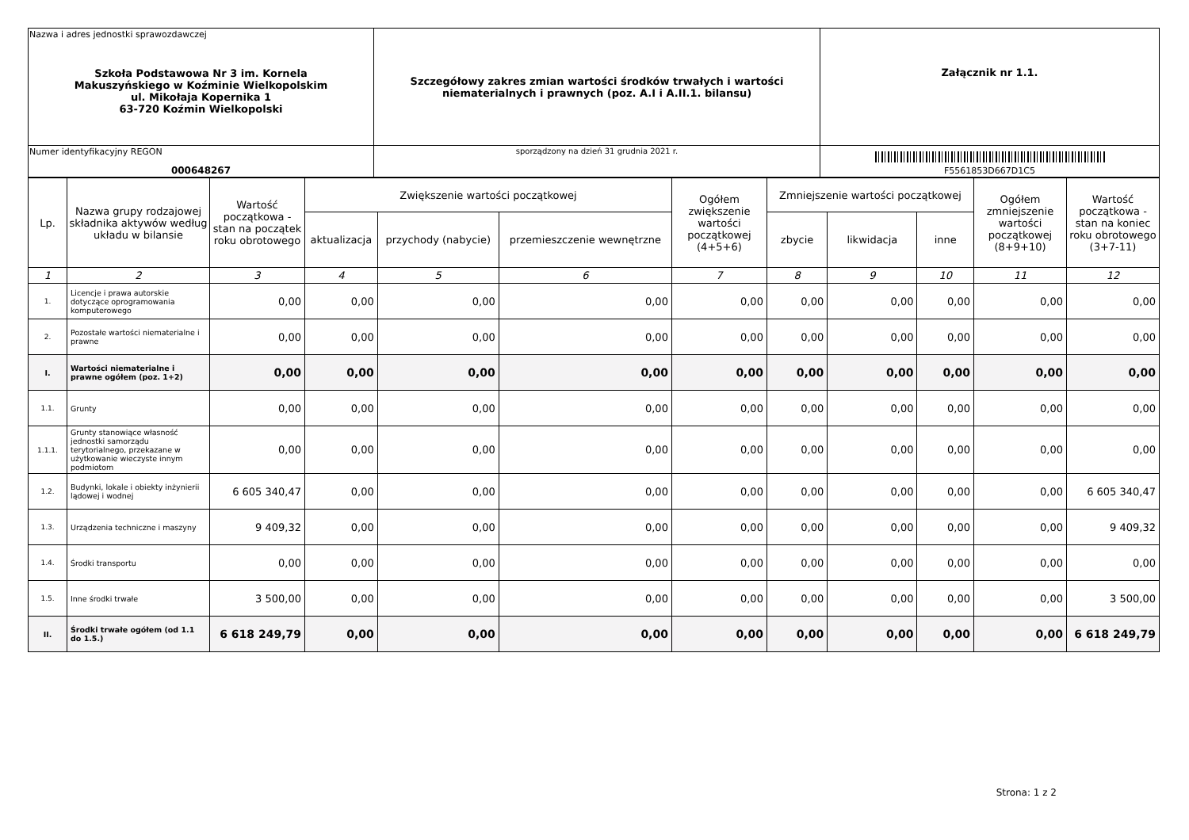| Nazwa i adres jednostki sprawozdawczej Szkoła Podstawowa Nr 3 im. Kornela Makuszyńskiego w Koźminie Wielkopolskim ul. Mikołaja Kopernika 1 63-720 Koźmin Wielkopolski | Szczegółowy zakres zmian wartości środków trwałych i wartości niematerialnych i prawnych (poz. A.I i A.II.1. bilansu) | Załącznik nr 1.1. |
| Numer identyfikacyjny REGON 000648267 | | F5561853D667D1C5 |
| | sporządzony na dzień 31 grudnia 2021 r. | |
| Lp. | Nazwa grupy rodzajowej składnika aktywów według układu w bilansie | Wartość początkowa - stan na początek roku obrotowego | Zwiększenie wartości początkowej | | | Ogółem zwiększenie wartości początkowej (4+5+6) | Zmniejszenie wartości początkowej | | | Ogółem zmniejszenie wartości początkowej (8+9+10) | Wartość początkowa - stan na koniec roku obrotowego (3+7-11) |
| --- | --- | --- | --- | --- | --- | --- | --- | --- | --- | --- | --- |
| | | | aktualizacja | przychody (nabycie) | przemieszczenie wewnętrzne | | zbycie | likwidacja | inne | | |
| 1 | 2 | 3 | 4 | 5 | 6 | 7 | 8 | 9 | 10 | 11 | 12 |
| 1. | Licencje i prawa autorskie dotyczące oprogramowania komputerowego | 0,00 | 0,00 | 0,00 | 0,00 | 0,00 | 0,00 | 0,00 | 0,00 | 0,00 | 0,00 |
| 2. | Pozostałe wartości niematerialne i prawne | 0,00 | 0,00 | 0,00 | 0,00 | 0,00 | 0,00 | 0,00 | 0,00 | 0,00 | 0,00 |
| I. | Wartości niematerialne i prawne ogółem (poz. 1+2) | 0,00 | 0,00 | 0,00 | 0,00 | 0,00 | 0,00 | 0,00 | 0,00 | 0,00 | 0,00 |
| 1.1. | Grunty | 0,00 | 0,00 | 0,00 | 0,00 | 0,00 | 0,00 | 0,00 | 0,00 | 0,00 | 0,00 |
| 1.1.1. | Grunty stanowiące własność jednostki samorządu terytorialnego, przekazane w użytkowanie wieczyste innym podmiotom | 0,00 | 0,00 | 0,00 | 0,00 | 0,00 | 0,00 | 0,00 | 0,00 | 0,00 | 0,00 |
| 1.2. | Budynki, lokale i obiekty inżynierii lądowej i wodnej | 6 605 340,47 | 0,00 | 0,00 | 0,00 | 0,00 | 0,00 | 0,00 | 0,00 | 0,00 | 6 605 340,47 |
| 1.3. | Urządzenia techniczne i maszyny | 9 409,32 | 0,00 | 0,00 | 0,00 | 0,00 | 0,00 | 0,00 | 0,00 | 0,00 | 9 409,32 |
| 1.4. | Środki transportu | 0,00 | 0,00 | 0,00 | 0,00 | 0,00 | 0,00 | 0,00 | 0,00 | 0,00 | 0,00 |
| 1.5. | Inne środki trwałe | 3 500,00 | 0,00 | 0,00 | 0,00 | 0,00 | 0,00 | 0,00 | 0,00 | 0,00 | 3 500,00 |
| II. | Środki trwałe ogółem (od 1.1 do 1.5.) | 6 618 249,79 | 0,00 | 0,00 | 0,00 | 0,00 | 0,00 | 0,00 | 0,00 | 0,00 | 6 618 249,79 |
Strona: 1 z 2